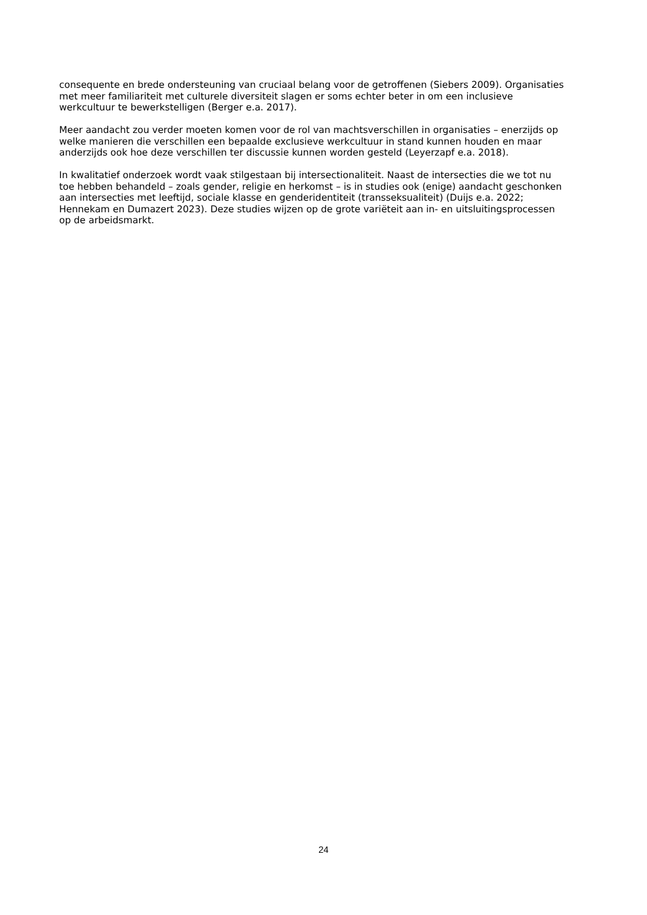consequente en brede ondersteuning van cruciaal belang voor de getroffenen (Siebers 2009). Organisaties
met meer familiariteit met culturele diversiteit slagen er soms echter beter in om een inclusieve
werkcultuur te bewerkstelligen (Berger e.a. 2017).
Meer aandacht zou verder moeten komen voor de rol van machtsverschillen in organisaties – enerzijds op
welke manieren die verschillen een bepaalde exclusieve werkcultuur in stand kunnen houden en maar
anderzijds ook hoe deze verschillen ter discussie kunnen worden gesteld (Leyerzapf e.a. 2018).
In kwalitatief onderzoek wordt vaak stilgestaan bij intersectionaliteit. Naast de intersecties die we tot nu
toe hebben behandeld – zoals gender, religie en herkomst – is in studies ook (enige) aandacht geschonken
aan intersecties met leeftijd, sociale klasse en genderidentiteit (transseksualiteit) (Duijs e.a. 2022;
Hennekam en Dumazert 2023). Deze studies wijzen op de grote variëteit aan in- en uitsluitingsprocessen
op de arbeidsmarkt.
24